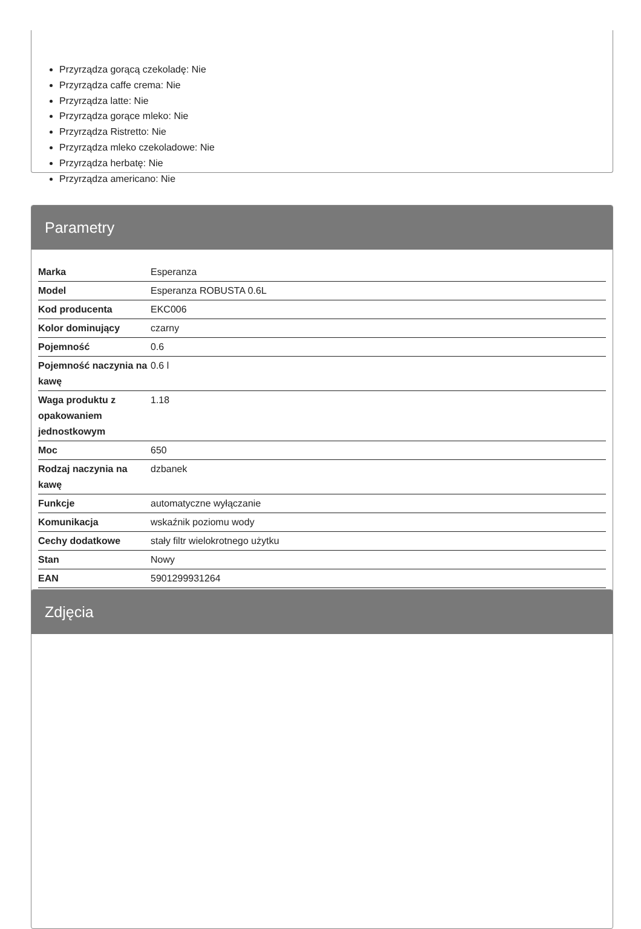Przyrządza gorącą czekoladę: Nie
Przyrządza caffe crema: Nie
Przyrządza latte: Nie
Przyrządza gorące mleko: Nie
Przyrządza Ristretto: Nie
Przyrządza mleko czekoladowe: Nie
Przyrządza herbatę: Nie
Przyrządza americano: Nie
Parametry
| Marka | Esperanza |
| Model | Esperanza ROBUSTA 0.6L |
| Kod producenta | EKC006 |
| Kolor dominujący | czarny |
| Pojemność | 0.6 |
| Pojemność naczynia na kawę | 0.6 l |
| Waga produktu z opakowaniem jednostkowym | 1.18 |
| Moc | 650 |
| Rodzaj naczynia na kawę | dzbanek |
| Funkcje | automatyczne wyłączanie |
| Komunikacja | wskaźnik poziomu wody |
| Cechy dodatkowe | stały filtr wielokrotnego użytku |
| Stan | Nowy |
| EAN | 5901299931264 |
Zdjęcia